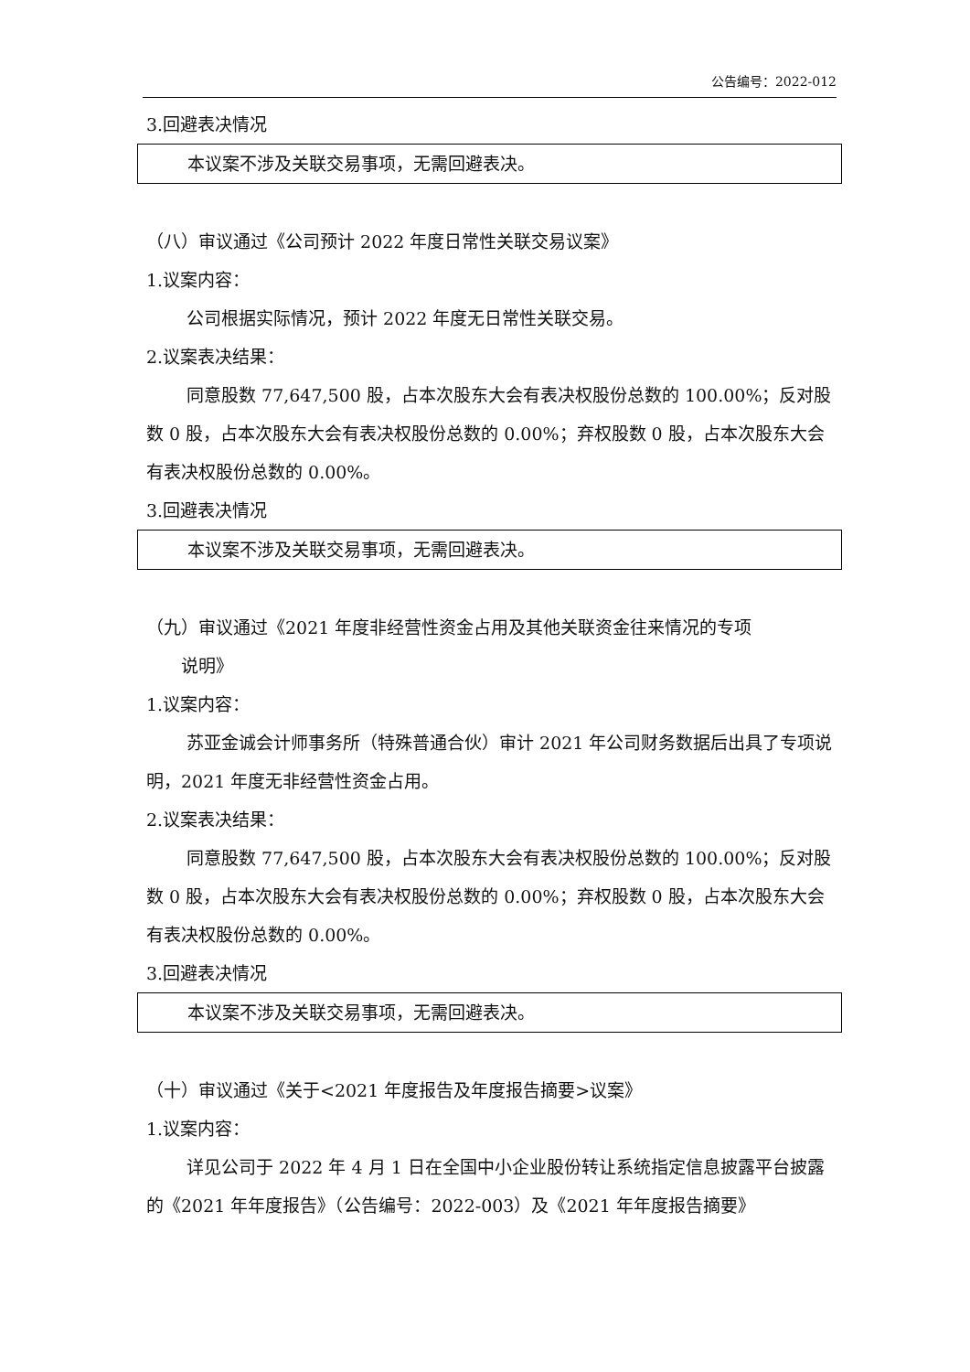公告编号：2022-012
3.回避表决情况
本议案不涉及关联交易事项，无需回避表决。
（八）审议通过《公司预计 2022 年度日常性关联交易议案》
1.议案内容：
公司根据实际情况，预计 2022 年度无日常性关联交易。
2.议案表决结果：
同意股数 77,647,500 股，占本次股东大会有表决权股份总数的 100.00%；反对股数 0 股，占本次股东大会有表决权股份总数的 0.00%；弃权股数 0 股，占本次股东大会有表决权股份总数的 0.00%。
3.回避表决情况
本议案不涉及关联交易事项，无需回避表决。
（九）审议通过《2021 年度非经营性资金占用及其他关联资金往来情况的专项
说明》
1.议案内容：
苏亚金诚会计师事务所（特殊普通合伙）审计 2021 年公司财务数据后出具了专项说明，2021 年度无非经营性资金占用。
2.议案表决结果：
同意股数 77,647,500 股，占本次股东大会有表决权股份总数的 100.00%；反对股数 0 股，占本次股东大会有表决权股份总数的 0.00%；弃权股数 0 股，占本次股东大会有表决权股份总数的 0.00%。
3.回避表决情况
本议案不涉及关联交易事项，无需回避表决。
（十）审议通过《关于<2021 年度报告及年度报告摘要>议案》
1.议案内容：
详见公司于 2022 年 4 月 1 日在全国中小企业股份转让系统指定信息披露平台披露的《2021 年年度报告》（公告编号：2022-003）及《2021 年年度报告摘要》